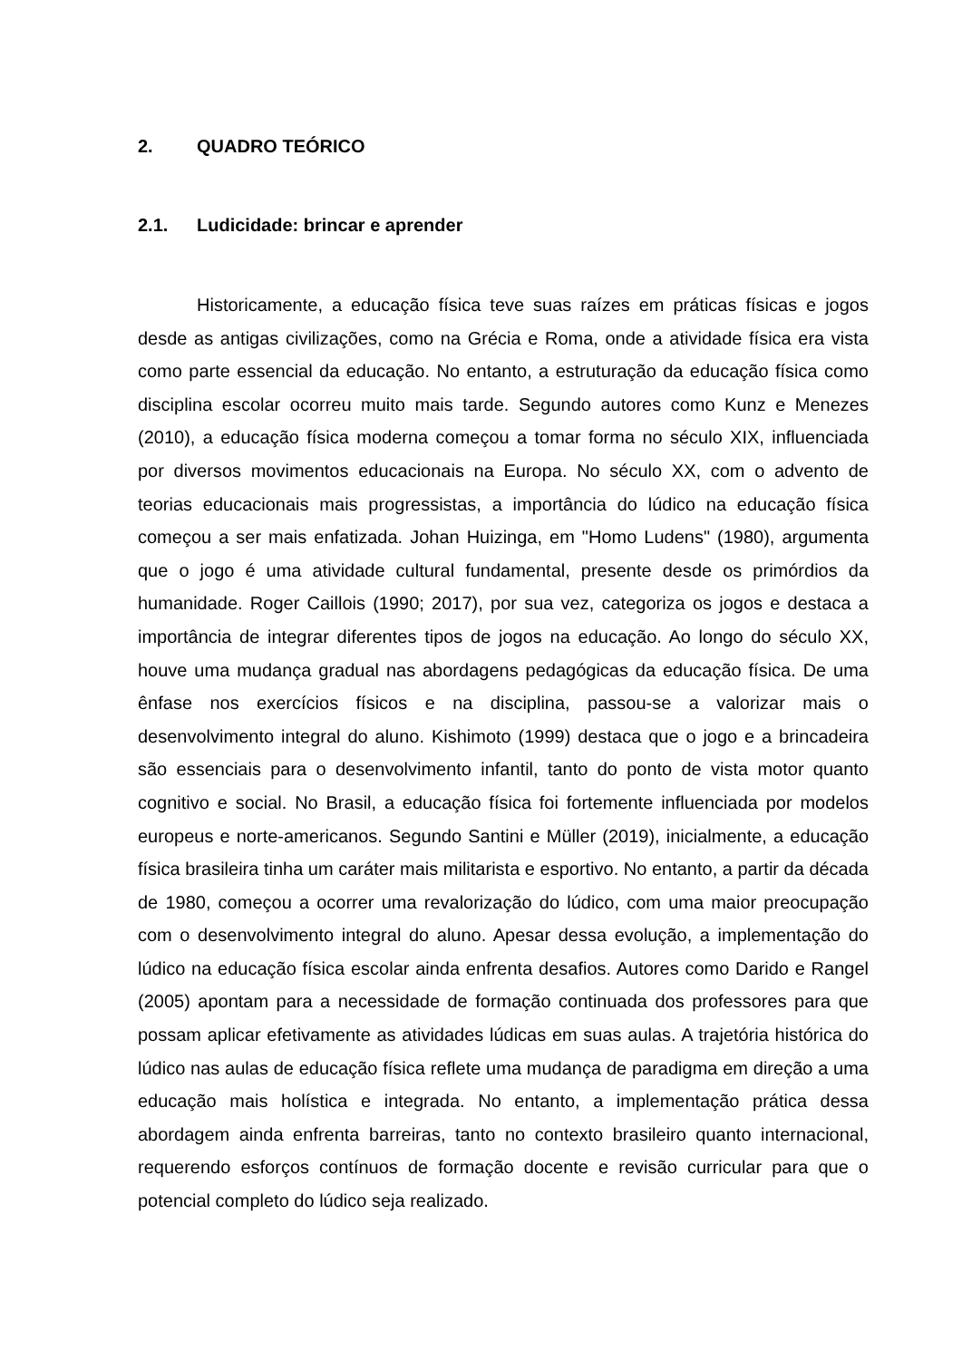2. QUADRO TEÓRICO
2.1. Ludicidade: brincar e aprender
Historicamente, a educação física teve suas raízes em práticas físicas e jogos desde as antigas civilizações, como na Grécia e Roma, onde a atividade física era vista como parte essencial da educação. No entanto, a estruturação da educação física como disciplina escolar ocorreu muito mais tarde. Segundo autores como Kunz e Menezes (2010), a educação física moderna começou a tomar forma no século XIX, influenciada por diversos movimentos educacionais na Europa. No século XX, com o advento de teorias educacionais mais progressistas, a importância do lúdico na educação física começou a ser mais enfatizada. Johan Huizinga, em "Homo Ludens" (1980), argumenta que o jogo é uma atividade cultural fundamental, presente desde os primórdios da humanidade. Roger Caillois (1990; 2017), por sua vez, categoriza os jogos e destaca a importância de integrar diferentes tipos de jogos na educação. Ao longo do século XX, houve uma mudança gradual nas abordagens pedagógicas da educação física. De uma ênfase nos exercícios físicos e na disciplina, passou-se a valorizar mais o desenvolvimento integral do aluno. Kishimoto (1999) destaca que o jogo e a brincadeira são essenciais para o desenvolvimento infantil, tanto do ponto de vista motor quanto cognitivo e social. No Brasil, a educação física foi fortemente influenciada por modelos europeus e norte-americanos. Segundo Santini e Müller (2019), inicialmente, a educação física brasileira tinha um caráter mais militarista e esportivo. No entanto, a partir da década de 1980, começou a ocorrer uma revalorização do lúdico, com uma maior preocupação com o desenvolvimento integral do aluno. Apesar dessa evolução, a implementação do lúdico na educação física escolar ainda enfrenta desafios. Autores como Darido e Rangel (2005) apontam para a necessidade de formação continuada dos professores para que possam aplicar efetivamente as atividades lúdicas em suas aulas. A trajetória histórica do lúdico nas aulas de educação física reflete uma mudança de paradigma em direção a uma educação mais holística e integrada. No entanto, a implementação prática dessa abordagem ainda enfrenta barreiras, tanto no contexto brasileiro quanto internacional, requerendo esforços contínuos de formação docente e revisão curricular para que o potencial completo do lúdico seja realizado.